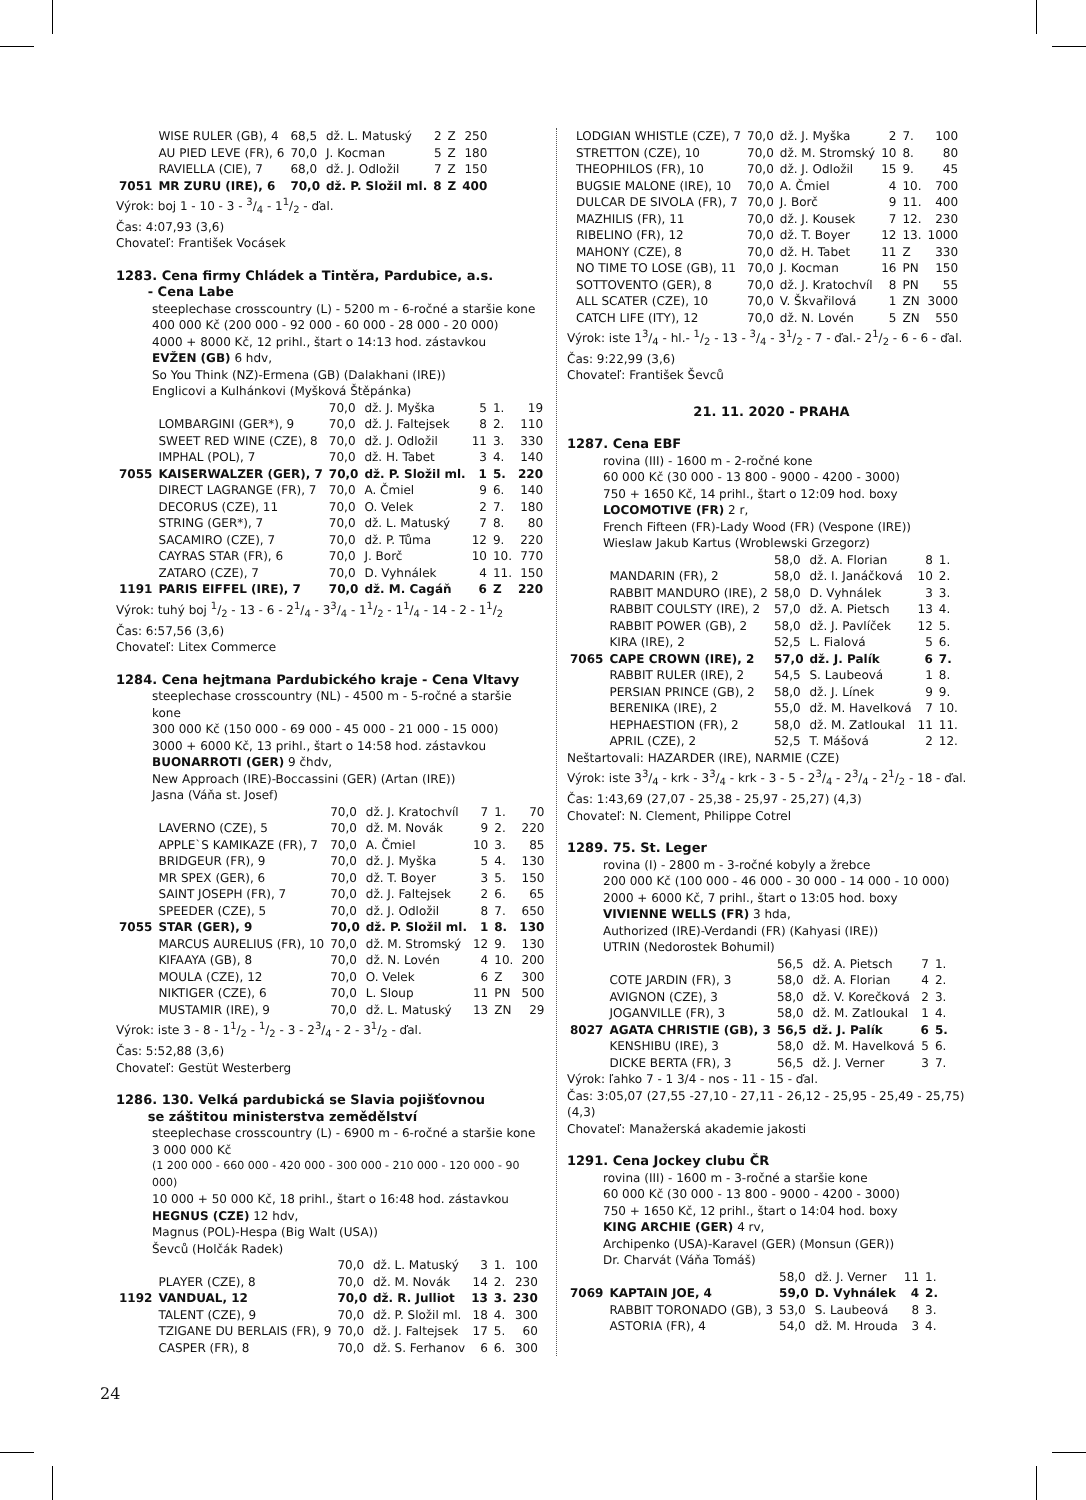| | WISE RULER (GB), 4 | 68,5 | dž. L. Matuský | 2 | Z | 250 |
| | AU PIED LEVE (FR), 6 | 70,0 | J. Kocman | 5 | Z | 180 |
| | RAVIELLA (CIE), 7 | 68,0 | dž. J. Odložil | 7 | Z | 150 |
| 7051 | MR ZURU (IRE), 6 | 70,0 | dž. P. Složil ml. | 8 | Z | 400 |
Výrok: boj 1 - 10 - 3 - 3/4 - 11/2 - ďal.
Čas: 4:07,93 (3,6)
Chovateľ: František Vocásek
1283. Cena firmy Chládek a Tintěra, Pardubice, a.s.
- Cena Labe
steeplechase crosscountry (L) - 5200 m - 6-ročné a staršie kone
400 000 Kč (200 000 - 92 000 - 60 000 - 28 000 - 20 000)
4000 + 8000 Kč, 12 prihl., štart o 14:13 hod. zástavkou
EVŽEN (GB) 6 hdv,
So You Think (NZ)-Ermena (GB) (Dalakhani (IRE))
Englicovi a Kulhánkovi (Myšková Štěpánka)
| | | 70,0 | dž. J. Myška | 5 | 1. | 19 |
| | LOMBARGINI (GER*), 9 | 70,0 | dž. J. Faltejsek | 8 | 2. | 110 |
| | SWEET RED WINE (CZE), 8 | 70,0 | dž. J. Odložil | 11 | 3. | 330 |
| | IMPHAL (POL), 7 | 70,0 | dž. H. Tabet | 3 | 4. | 140 |
| 7055 | KAISERWALZER (GER), 7 | 70,0 | dž. P. Složil ml. | 1 | 5. | 220 |
| | DIRECT LAGRANGE (FR), 7 | 70,0 | A. Čmiel | 9 | 6. | 140 |
| | DECORUS (CZE), 11 | 70,0 | O. Velek | 2 | 7. | 180 |
| | STRING (GER*), 7 | 70,0 | dž. L. Matuský | 7 | 8. | 80 |
| | SACAMIRO (CZE), 7 | 70,0 | dž. P. Tůma | 12 | 9. | 220 |
| | CAYRAS STAR (FR), 6 | 70,0 | J. Borč | 10 | 10. | 770 |
| | ZATARO (CZE), 7 | 70,0 | D. Vyhnálek | 4 | 11. | 150 |
| 1191 | PARIS EIFFEL (IRE), 7 | 70,0 | dž. M. Cagáň | 6 | Z | 220 |
Výrok: tuhý boj 1/2 - 13 - 6 - 21/4 - 33/4 - 11/2 - 11/4 - 14 - 2 - 11/2
Čas: 6:57,56 (3,6)
Chovateľ: Litex Commerce
1284. Cena hejtmana Pardubického kraje - Cena Vltavy
steeplechase crosscountry (NL) - 4500 m - 5-ročné a staršie kone
300 000 Kč (150 000 - 69 000 - 45 000 - 21 000 - 15 000)
3000 + 6000 Kč, 13 prihl., štart o 14:58 hod. zástavkou
BUONARROTI (GER) 9 čhdv,
New Approach (IRE)-Boccassini (GER) (Artan (IRE))
Jasna (Váňa st. Josef)
| | | 70,0 | dž. J. Kratochvíl | 7 | 1. | 70 |
| | LAVERNO (CZE), 5 | 70,0 | dž. M. Novák | 9 | 2. | 220 |
| | APPLE`S KAMIKAZE (FR), 7 | 70,0 | A. Čmiel | 10 | 3. | 85 |
| | BRIDGEUR (FR), 9 | 70,0 | dž. J. Myška | 5 | 4. | 130 |
| | MR SPEX (GER), 6 | 70,0 | dž. T. Boyer | 3 | 5. | 150 |
| | SAINT JOSEPH (FR), 7 | 70,0 | dž. J. Faltejsek | 2 | 6. | 65 |
| | SPEEDER (CZE), 5 | 70,0 | dž. J. Odložil | 8 | 7. | 650 |
| 7055 | STAR (GER), 9 | 70,0 | dž. P. Složil ml. | 1 | 8. | 130 |
| | MARCUS AURELIUS (FR), 10 | 70,0 | dž. M. Stromský | 12 | 9. | 130 |
| | KIFAAYA (GB), 8 | 70,0 | dž. N. Lovén | 4 | 10. | 200 |
| | MOULA (CZE), 12 | 70,0 | O. Velek | 6 | Z | 300 |
| | NIKTIGER (CZE), 6 | 70,0 | L. Sloup | 11 | PN | 500 |
| | MUSTAMIR (IRE), 9 | 70,0 | dž. L. Matuský | 13 | ZN | 29 |
Výrok: iste 3 - 8 - 11/2 - 1/2 - 3 - 23/4 - 2 - 31/2 - ďal.
Čas: 5:52,88 (3,6)
Chovateľ: Gestüt Westerberg
1286. 130. Velká pardubická se Slavia pojišťovnou
se záštitou ministerstva zemědělství
steeplechase crosscountry (L) - 6900 m - 6-ročné a staršie kone
3 000 000 Kč
(1 200 000 - 660 000 - 420 000 - 300 000 - 210 000 - 120 000 - 90 000)
10 000 + 50 000 Kč, 18 prihl., štart o 16:48 hod. zástavkou
HEGNUS (CZE) 12 hdv,
Magnus (POL)-Hespa (Big Walt (USA))
Ševců (Holčák Radek)
| | | 70,0 | dž. L. Matuský | 3 | 1. | 100 |
| | PLAYER (CZE), 8 | 70,0 | dž. M. Novák | 14 | 2. | 230 |
| 1192 | VANDUAL, 12 | 70,0 | dž. R. Julliot | 13 | 3. | 230 |
| | TALENT (CZE), 9 | 70,0 | dž. P. Složil ml. | 18 | 4. | 300 |
| | TZIGANE DU BERLAIS (FR), 9 | 70,0 | dž. J. Faltejsek | 17 | 5. | 60 |
| | CASPER (FR), 8 | 70,0 | dž. S. Ferhanov | 6 | 6. | 300 |
| | LODGIAN WHISTLE (CZE), 7 | 70,0 | dž. J. Myška | 2 | 7. | 100 |
| | STRETTON (CZE), 10 | 70,0 | dž. M. Stromský | 10 | 8. | 80 |
| | THEOPHILOS (FR), 10 | 70,0 | dž. J. Odložil | 15 | 9. | 45 |
| | BUGSIE MALONE (IRE), 10 | 70,0 | A. Čmiel | 4 | 10. | 700 |
| | DULCAR DE SIVOLA (FR), 7 | 70,0 | J. Borč | 9 | 11. | 400 |
| | MAZHILIS (FR), 11 | 70,0 | dž. J. Kousek | 7 | 12. | 230 |
| | RIBELINO (FR), 12 | 70,0 | dž. T. Boyer | 12 | 13. | 1000 |
| | MAHONY (CZE), 8 | 70,0 | dž. H. Tabet | 11 | Z | 330 |
| | NO TIME TO LOSE (GB), 11 | 70,0 | J. Kocman | 16 | PN | 150 |
| | SOTTOVENTO (GER), 8 | 70,0 | dž. J. Kratochvíl | 8 | PN | 55 |
| | ALL SCATER (CZE), 10 | 70,0 | V. Škvařilová | 1 | ZN | 3000 |
| | CATCH LIFE (ITY), 12 | 70,0 | dž. N. Lovén | 5 | ZN | 550 |
Výrok: iste 13/4 - hl.- 1/2 - 13 - 3/4 - 31/2 - 7 - ďal.- 21/2 - 6 - 6 - ďal.
Čas: 9:22,99 (3,6)
Chovateľ: František Ševců
21. 11. 2020 - PRAHA
1287. Cena EBF
rovina (III) - 1600 m - 2-ročné kone
60 000 Kč (30 000 - 13 800 - 9000 - 4200 - 3000)
750 + 1650 Kč, 14 prihl., štart o 12:09 hod. boxy
LOCOMOTIVE (FR) 2 r,
French Fifteen (FR)-Lady Wood (FR) (Vespone (IRE))
Wieslaw Jakub Kartus (Wroblewski Grzegorz)
| | | 58,0 | dž. A. Florian | 8 | 1. |
| | MANDARIN (FR), 2 | 58,0 | dž. I. Janáčková | 10 | 2. |
| | RABBIT MANDURO (IRE), 2 | 58,0 | D. Vyhnálek | 3 | 3. |
| | RABBIT COULSTY (IRE), 2 | 57,0 | dž. A. Pietsch | 13 | 4. |
| | RABBIT POWER (GB), 2 | 58,0 | dž. J. Pavlíček | 12 | 5. |
| | KIRA (IRE), 2 | 52,5 | L. Fialová | 5 | 6. |
| 7065 | CAPE CROWN (IRE), 2 | 57,0 | dž. J. Palík | 6 | 7. |
| | RABBIT RULER (IRE), 2 | 54,5 | S. Laubeová | 1 | 8. |
| | PERSIAN PRINCE (GB), 2 | 58,0 | dž. J. Línek | 9 | 9. |
| | BERENIKA (IRE), 2 | 55,0 | dž. M. Havelková | 7 | 10. |
| | HEPHAESTION (FR), 2 | 58,0 | dž. M. Zatloukal | 11 | 11. |
| | APRIL (CZE), 2 | 52,5 | T. Mášová | 2 | 12. |
Neštartovali: HAZARDER (IRE), NARMIE (CZE)
Výrok: iste 33/4 - krk - 33/4 - krk - 3 - 5 - 23/4 - 23/4 - 21/2 - 18 - ďal.
Čas: 1:43,69 (27,07 - 25,38 - 25,97 - 25,27) (4,3)
Chovateľ: N. Clement, Philippe Cotrel
1289. 75. St. Leger
rovina (I) - 2800 m - 3-ročné kobyly a žrebce
200 000 Kč (100 000 - 46 000 - 30 000 - 14 000 - 10 000)
2000 + 6000 Kč, 7 prihl., štart o 13:05 hod. boxy
VIVIENNE WELLS (FR) 3 hda,
Authorized (IRE)-Verdandi (FR) (Kahyasi (IRE))
UTRIN (Nedorostek Bohumil)
| | | 56,5 | dž. A. Pietsch | 7 | 1. |
| | COTE JARDIN (FR), 3 | 58,0 | dž. A. Florian | 4 | 2. |
| | AVIGNON (CZE), 3 | 58,0 | dž. V. Korečková | 2 | 3. |
| | JOGANVILLE (FR), 3 | 58,0 | dž. M. Zatloukal | 1 | 4. |
| 8027 | AGATA CHRISTIE (GB), 3 | 56,5 | dž. J. Palík | 6 | 5. |
| | KENSHIBU (IRE), 3 | 58,0 | dž. M. Havelková | 5 | 6. |
| | DICKE BERTA (FR), 3 | 56,5 | dž. J. Verner | 3 | 7. |
Výrok: ľahko 7 - 1 3/4 - nos - 11 - 15 - ďal.
Čas: 3:05,07 (27,55 -27,10 - 27,11 - 26,12 - 25,95 - 25,49 - 25,75) (4,3)
Chovateľ: Manažerská akademie jakosti
1291. Cena Jockey clubu ČR
rovina (III) - 1600 m - 3-ročné a staršie kone
60 000 Kč (30 000 - 13 800 - 9000 - 4200 - 3000)
750 + 1650 Kč, 12 prihl., štart o 14:04 hod. boxy
KING ARCHIE (GER) 4 rv,
Archipenko (USA)-Karavel (GER) (Monsun (GER))
Dr. Charvát (Váňa Tomáš)
| | | 58,0 | dž. J. Verner | 11 | 1. |
| 7069 | KAPTAIN JOE, 4 | 59,0 | D. Vyhnálek | 4 | 2. |
| | RABBIT TORONADO (GB), 3 | 53,0 | S. Laubeová | 8 | 3. |
| | ASTORIA (FR), 4 | 54,0 | dž. M. Hrouda | 3 | 4. |
24